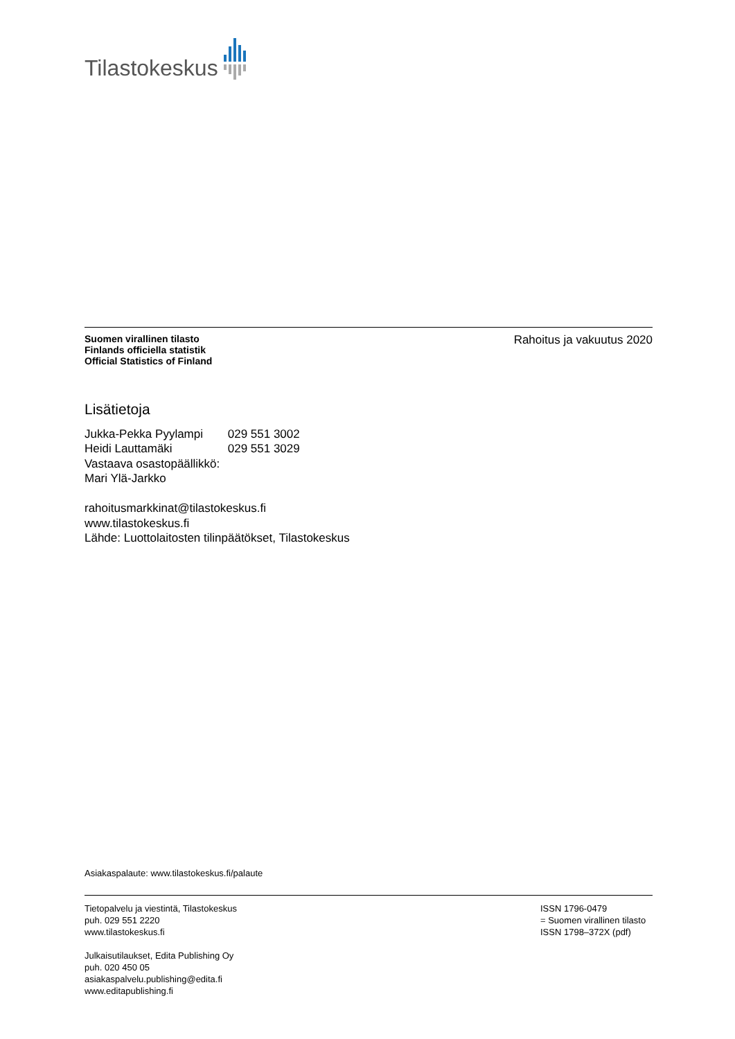Tilastokeskus
Suomen virallinen tilasto
Finlands officiella statistik
Official Statistics of Finland
Rahoitus ja vakuutus 2020
Lisätietoja
Jukka-Pekka Pyylampi 029 551 3002
Heidi Lauttamäki 029 551 3029
Vastaava osastopäällikkö:
Mari Ylä-Jarkko
rahoitusmarkkinat@tilastokeskus.fi
www.tilastokeskus.fi
Lähde: Luottolaitosten tilinpäätökset, Tilastokeskus
Asiakaspalaute: www.tilastokeskus.fi/palaute
Tietopalvelu ja viestintä, Tilastokeskus
puh. 029 551 2220
www.tilastokeskus.fi
Julkaisutilaukset, Edita Publishing Oy
puh. 020 450 05
asiakaspalvelu.publishing@edita.fi
www.editapublishing.fi
ISSN 1796-0479
= Suomen virallinen tilasto
ISSN 1798–372X (pdf)